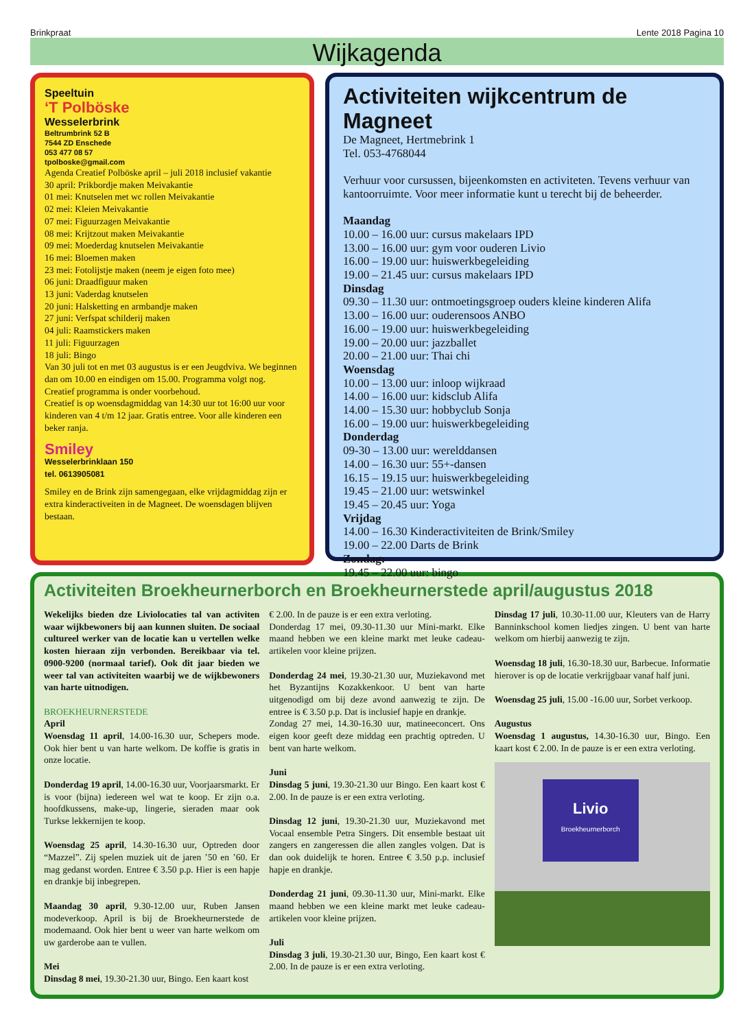Brinkpraat Lente 2018 Pagina 10
Wijkagenda
Speeltuin
‘T Polböske
Wesselerbrink
Beltrumbrink 52 B
7544 ZD Enschede
053 477 08 57
tpolboske@gmail.com
Agenda Creatief Polböske april – juli 2018 inclusief vakantie
30 april: Prikbordje maken Meivakantie
01 mei: Knutselen met wc rollen Meivakantie
02 mei: Kleien Meivakantie
07 mei: Figuurzagen Meivakantie
08 mei: Krijtzout maken Meivakantie
09 mei: Moederdag knutselen Meivakantie
16 mei: Bloemen maken
23 mei: Fotolijstje maken (neem je eigen foto mee)
06 juni: Draadfiguur maken
13 juni: Vaderdag knutselen
20 juni: Halsketting en armbandje maken
27 juni: Verfspat schilderij maken
04 juli: Raamstickers maken
11 juli: Figuurzagen
18 juli: Bingo
Van 30 juli tot en met 03 augustus is er een Jeugdviva. We beginnen dan om 10.00 en eindigen om 15.00. Programma volgt nog.
Creatief programma is onder voorbehoud.
Creatief is op woensdagmiddag van 14:30 uur tot 16:00 uur voor kinderen van 4 t/m 12 jaar. Gratis entree. Voor alle kinderen een beker ranja.
Smiley
Wesselerbrinklaan 150
tel. 0613905081
Smiley en de Brink zijn samengegaan, elke vrijdagmiddag zijn er extra kinderactiveiten in de Magneet. De woensdagen blijven bestaan.
Activiteiten wijkcentrum de Magneet
De Magneet, Hertmebrink 1
Tel. 053-4768044
Verhuur voor cursussen, bijeenkomsten en activiteten. Tevens verhuur van kantoorruimte. Voor meer informatie kunt u terecht bij de beheerder.
Maandag
10.00 – 16.00 uur: cursus makelaars IPD
13.00 – 16.00 uur: gym voor ouderen Livio
16.00 – 19.00 uur: huiswerkbegeleiding
19.00 – 21.45 uur: cursus makelaars IPD
Dinsdag
09.30 – 11.30 uur: ontmoetingsgroep ouders kleine kinderen Alifa
13.00 – 16.00 uur: ouderensoos ANBO
16.00 – 19.00 uur: huiswerkbegeleiding
19.00 – 20.00 uur: jazzballet
20.00 – 21.00 uur: Thai chi
Woensdag
10.00 – 13.00 uur: inloop wijkraad
14.00 – 16.00 uur: kidsclub Alifa
14.00 – 15.30 uur: hobbyclub Sonja
16.00 – 19.00 uur: huiswerkbegeleiding
Donderdag
09-30 – 13.00 uur: werelddansen
14.00 – 16.30 uur: 55+-dansen
16.15 – 19.15 uur: huiswerkbegeleiding
19.45 – 21.00 uur: wetswinkel
19.45 – 20.45 uur: Yoga
Vrijdag
14.00 – 16.30 Kinderactiviteiten de Brink/Smiley
19.00 – 22.00 Darts de Brink
Zondag:
19.45 – 22.00 uur: bingo
Activiteiten Broekheurnerborch en Broekheurnerstede april/augustus 2018
Wekelijks bieden dze Liviolocaties tal van activiten waar wijkbewoners bij aan kunnen sluiten. De sociaal cultureel werker van de locatie kan u vertellen welke kosten hieraan zijn verbonden. Bereikbaar via tel. 0900-9200 (normaal tarief). Ook dit jaar bieden we weer tal van activiteiten waarbij we de wijkbewoners van harte uitnodigen.
BROEKHEURNERSTEDE
April
Woensdag 11 april, 14.00-16.30 uur, Schepers mode. Ook hier bent u van harte welkom. De koffie is gratis in onze locatie.
Donderdag 19 april, 14.00-16.30 uur, Voorjaarsmarkt. Er is voor (bijna) iedereen wel wat te koop. Er zijn o.a. hoofdkussens, make-up, lingerie, sieraden maar ook Turkse lekkernijen te koop.
Woensdag 25 april, 14.30-16.30 uur, Optreden door “Mazzel”. Zij spelen muziek uit de jaren ’50 en ’60. Er mag gedanst worden. Entree € 3.50 p.p. Hier is een hapje en drankje bij inbegrepen.
Maandag 30 april, 9.30-12.00 uur, Ruben Jansen modeverkoop. April is bij de Broekheurnerstede de modemaand. Ook hier bent u weer van harte welkom om uw garderobe aan te vullen.
Mei
Dinsdag 8 mei, 19.30-21.30 uur, Bingo. Een kaart kost
€ 2.00. In de pauze is er een extra verloting.
Donderdag 17 mei, 09.30-11.30 uur Mini-markt. Elke maand hebben we een kleine markt met leuke cadeau-artikelen voor kleine prijzen.
Donderdag 24 mei, 19.30-21.30 uur, Muziekavond met het Byzantijns Kozakkenkoor. U bent van harte uitgenodigd om bij deze avond aanwezig te zijn. De entree is € 3.50 p.p. Dat is inclusief hapje en drankje.
Zondag 27 mei, 14.30-16.30 uur, matineeconcert. Ons eigen koor geeft deze middag een prachtig optreden. U bent van harte welkom.
Juni
Dinsdag 5 juni, 19.30-21.30 uur Bingo. Een kaart kost € 2.00. In de pauze is er een extra verloting.
Dinsdag 12 juni, 19.30-21.30 uur, Muziekavond met Vocaal ensemble Petra Singers. Dit ensemble bestaat uit zangers en zangeressen die allen zangles volgen. Dat is dan ook duidelijk te horen. Entree € 3.50 p.p. inclusief hapje en drankje.
Donderdag 21 juni, 09.30-11.30 uur, Mini-markt. Elke maand hebben we een kleine markt met leuke cadeau-artikelen voor kleine prijzen.
Juli
Dinsdag 3 juli, 19.30-21.30 uur, Bingo, Een kaart kost € 2.00. In de pauze is er een extra verloting.
Dinsdag 17 juli, 10.30-11.00 uur, Kleuters van de Harry Banninkschool komen liedjes zingen. U bent van harte welkom om hierbij aanwezig te zijn.
Woensdag 18 juli, 16.30-18.30 uur, Barbecue. Informatie hierover is op de locatie verkrijgbaar vanaf half juni.
Woensdag 25 juli, 15.00 -16.00 uur, Sorbet verkoop.
Augustus
Woensdag 1 augustus, 14.30-16.30 uur, Bingo. Een kaart kost € 2.00. In de pauze is er een extra verloting.
Livio
Broekheurnerborch